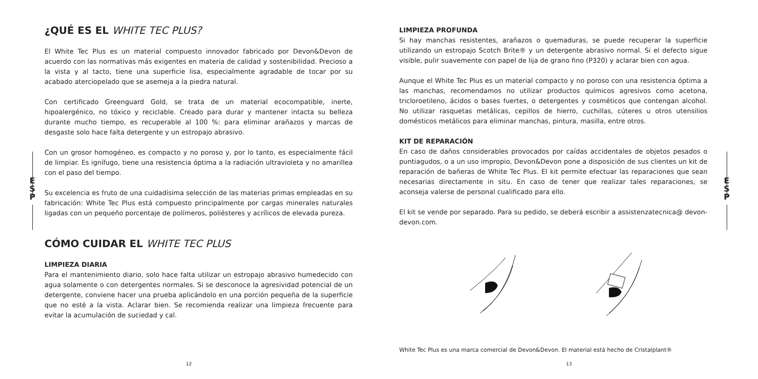¿QUÉ ES EL WHITE TEC PLUS?
El White Tec Plus es un material compuesto innovador fabricado por Devon&Devon de acuerdo con las normativas más exigentes en materia de calidad y sostenibilidad. Precioso a la vista y al tacto, tiene una superficie lisa, especialmente agradable de tocar por su acabado aterciopelado que se asemeja a la piedra natural.
Con certificado Greenguard Gold, se trata de un material ecocompatible, inerte, hipoalergénico, no tóxico y reciclable. Creado para durar y mantener intacta su belleza durante mucho tiempo, es recuperable al 100 %: para eliminar arañazos y marcas de desgaste solo hace falta detergente y un estropajo abrasivo.
Con un grosor homogéneo, es compacto y no poroso y, por lo tanto, es especialmente fácil de limpiar. Es ignífugo, tiene una resistencia óptima a la radiación ultravioleta y no amarillea con el paso del tiempo.
Su excelencia es fruto de una cuidadísima selección de las materias primas empleadas en su fabricación: White Tec Plus está compuesto principalmente por cargas minerales naturales ligadas con un pequeño porcentaje de polímeros, poliésteres y acrílicos de elevada pureza.
CÓMO CUIDAR EL WHITE TEC PLUS
LIMPIEZA DIARIA
Para el mantenimiento diario, solo hace falta utilizar un estropajo abrasivo humedecido con agua solamente o con detergentes normales. Si se desconoce la agresividad potencial de un detergente, conviene hacer una prueba aplicándolo en una porción pequeña de la superficie que no esté a la vista. Aclarar bien. Se recomienda realizar una limpieza frecuente para evitar la acumulación de suciedad y cal.
E
S
P
12
LIMPIEZA PROFUNDA
Si hay manchas resistentes, arañazos o quemaduras, se puede recuperar la superficie utilizando un estropajo Scotch Brite® y un detergente abrasivo normal. Si el defecto sigue visible, pulir suavemente con papel de lija de grano fino (P320) y aclarar bien con agua.
Aunque el White Tec Plus es un material compacto y no poroso con una resistencia óptima a las manchas, recomendamos no utilizar productos químicos agresivos como acetona, tricloroetileno, ácidos o bases fuertes, o detergentes y cosméticos que contengan alcohol. No utilizar rasquetas metálicas, cepillos de hierro, cuchillas, cúteres u otros utensilios domésticos metálicos para eliminar manchas, pintura, masilla, entre otros.
KIT DE REPARACIÓN
En caso de daños considerables provocados por caídas accidentales de objetos pesados o puntiagudos, o a un uso impropio, Devon&Devon pone a disposición de sus clientes un kit de reparación de bañeras de White Tec Plus. El kit permite efectuar las reparaciones que sean necesarias directamente in situ. En caso de tener que realizar tales reparaciones, se aconseja valerse de personal cualificado para ello.
El kit se vende por separado. Para su pedido, se deberá escribir a assistenzatecnica@ devon-devon.com.
White Tec Plus es una marca comercial de Devon&Devon. El material está hecho de Cristalplant®
E
S
P
13